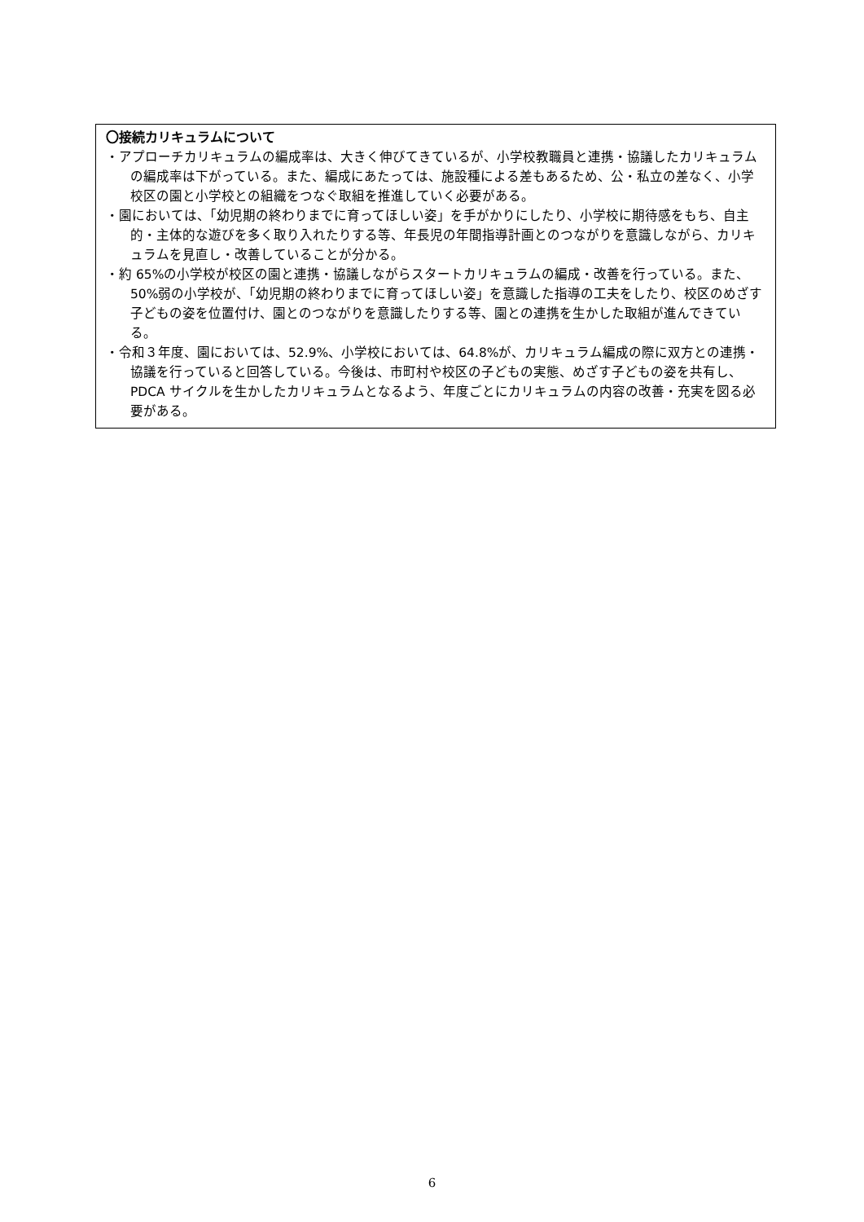〇接続カリキュラムについて
・アプローチカリキュラムの編成率は、大きく伸びてきているが、小学校教職員と連携・協議したカリキュラムの編成率は下がっている。また、編成にあたっては、施設種による差もあるため、公・私立の差なく、小学校区の園と小学校との組織をつなぐ取組を推進していく必要がある。
・園においては、「幼児期の終わりまでに育ってほしい姿」を手がかりにしたり、小学校に期待感をもち、自主的・主体的な遊びを多く取り入れたりする等、年長児の年間指導計画とのつながりを意識しながら、カリキュラムを見直し・改善していることが分かる。
・約 65%の小学校が校区の園と連携・協議しながらスタートカリキュラムの編成・改善を行っている。また、50%弱の小学校が、「幼児期の終わりまでに育ってほしい姿」を意識した指導の工夫をしたり、校区のめざす子どもの姿を位置付け、園とのつながりを意識したりする等、園との連携を生かした取組が進んできている。
・令和３年度、園においては、52.9%、小学校においては、64.8%が、カリキュラム編成の際に双方との連携・協議を行っていると回答している。今後は、市町村や校区の子どもの実態、めざす子どもの姿を共有し、PDCA サイクルを生かしたカリキュラムとなるよう、年度ごとにカリキュラムの内容の改善・充実を図る必要がある。
6